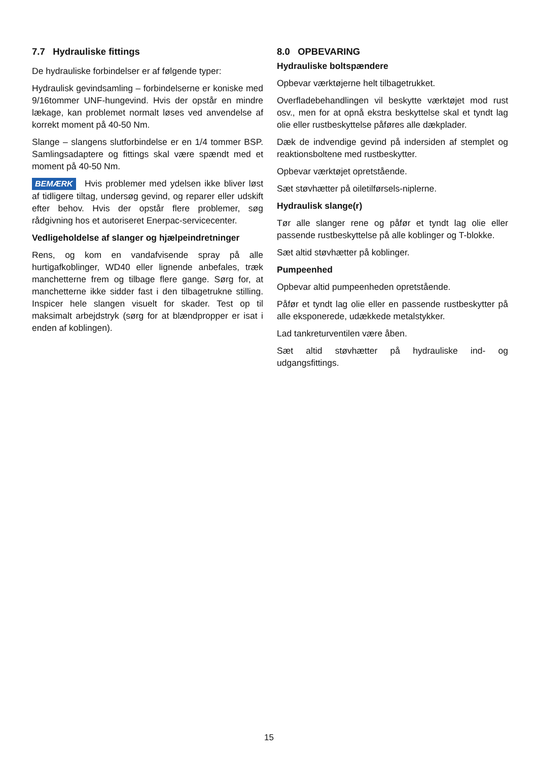7.7 Hydrauliske fittings
De hydrauliske forbindelser er af følgende typer:
Hydraulisk gevindsamling – forbindelserne er koniske med 9/16tommer UNF-hungevind. Hvis der opstår en mindre lækage, kan problemet normalt løses ved anvendelse af korrekt moment på 40-50 Nm.
Slange – slangens slutforbindelse er en 1/4 tommer BSP. Samlingsadaptere og fittings skal være spændt med et moment på 40-50 Nm.
BEMÆRK Hvis problemer med ydelsen ikke bliver løst af tidligere tiltag, undersøg gevind, og reparer eller udskift efter behov. Hvis der opstår flere problemer, søg rådgivning hos et autoriseret Enerpac-servicecenter.
Vedligeholdelse af slanger og hjælpeindretninger
Rens, og kom en vandafvisende spray på alle hurtigafkoblinger, WD40 eller lignende anbefales, træk manchetterne frem og tilbage flere gange. Sørg for, at manchetterne ikke sidder fast i den tilbagetrukne stilling. Inspicer hele slangen visuelt for skader. Test op til maksimalt arbejdstryk (sørg for at blændpropper er isat i enden af koblingen).
8.0 OPBEVARING
Hydrauliske boltspændere
Opbevar værktøjerne helt tilbagetrukket.
Overfladebehandlingen vil beskytte værktøjet mod rust osv., men for at opnå ekstra beskyttelse skal et tyndt lag olie eller rustbeskyttelse påføres alle dækplader.
Dæk de indvendige gevind på indersiden af stemplet og reaktionsboltene med rustbeskytter.
Opbevar værktøjet opretstående.
Sæt støvhætter på oiletilførsels-niplerne.
Hydraulisk slange(r)
Tør alle slanger rene og påfør et tyndt lag olie eller passende rustbeskyttelse på alle koblinger og T-blokke.
Sæt altid støvhætter på koblinger.
Pumpeenhed
Opbevar altid pumpeenheden opretstående.
Påfør et tyndt lag olie eller en passende rustbeskytter på alle eksponerede, udækkede metalstykker.
Lad tankreturventilen være åben.
Sæt altid støvhætter på hydrauliske ind- og udgangsfittings.
15